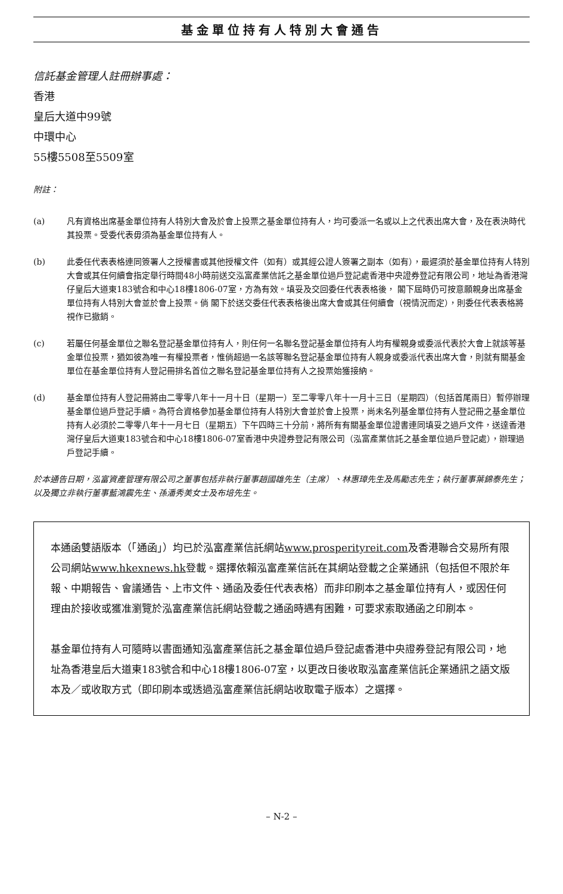基金單位持有人特別大會通告
信託基金管理人註冊辦事處：
香港
皇后大道中99號
中環中心
55樓5508至5509室
附註：
(a) 凡有資格出席基金單位持有人特別大會及於會上投票之基金單位持有人，均可委派一名或以上之代表出席大會，及在表決時代其投票。受委代表毋須為基金單位持有人。
(b) 此委任代表表格連同簽署人之授權書或其他授權文件（如有）或其經公證人簽署之副本（如有），最遲須於基金單位持有人特別大會或其任何續會指定舉行時間48小時前送交泓富產業信託之基金單位過戶登記處香港中央證券登記有限公司，地址為香港灣仔皇后大道東183號合和中心18樓1806-07室，方為有效。填妥及交回委任代表表格後， 閣下屆時仍可按意願親身出席基金單位持有人特別大會並於會上投票。倘 閣下於送交委任代表表格後出席大會或其任何續會（視情況而定），則委任代表表格將視作已撤銷。
(c) 若屬任何基金單位之聯名登記基金單位持有人，則任何一名聯名登記基金單位持有人均有權親身或委派代表於大會上就該等基金單位投票，猶如彼為唯一有權投票者，惟倘超過一名該等聯名登記基金單位持有人親身或委派代表出席大會，則就有關基金單位在基金單位持有人登記冊排名首位之聯名登記基金單位持有人之投票始獲接納。
(d) 基金單位持有人登記冊將由二零零八年十一月十日（星期一）至二零零八年十一月十三日（星期四）（包括首尾兩日）暫停辦理基金單位過戶登記手續。為符合資格參加基金單位持有人特別大會並於會上投票，尚未名列基金單位持有人登記冊之基金單位持有人必須於二零零八年十一月七日（星期五）下午四時三十分前，將所有有關基金單位證書連同填妥之過戶文件，送達香港灣仔皇后大道東183號合和中心18樓1806-07室香港中央證券登記有限公司（泓富產業信託之基金單位過戶登記處），辦理過戶登記手續。
於本通告日期，泓富資產管理有限公司之董事包括非執行董事趙國雄先生（主席）、林惠璋先生及馬勵志先生；執行董事葉錦泰先生；以及獨立非執行董事藍鴻震先生、孫潘秀美女士及布培先生。
本通函雙語版本（「通函」）均已於泓富產業信託網站www.prosperityreit.com及香港聯合交易所有限公司網站www.hkexnews.hk登載。選擇依賴泓富產業信託在其網站登載之企業通訊（包括但不限於年報、中期報告、會議通告、上市文件、通函及委任代表表格）而非印刷本之基金單位持有人，或因任何理由於接收或獲准瀏覽於泓富產業信託網站登載之通函時遇有困難，可要求索取通函之印刷本。
基金單位持有人可隨時以書面通知泓富產業信託之基金單位過戶登記處香港中央證券登記有限公司，地址為香港皇后大道東183號合和中心18樓1806-07室，以更改日後收取泓富產業信託企業通訊之語文版本及／或收取方式（即印刷本或透過泓富產業信託網站收取電子版本）之選擇。
– N-2 –